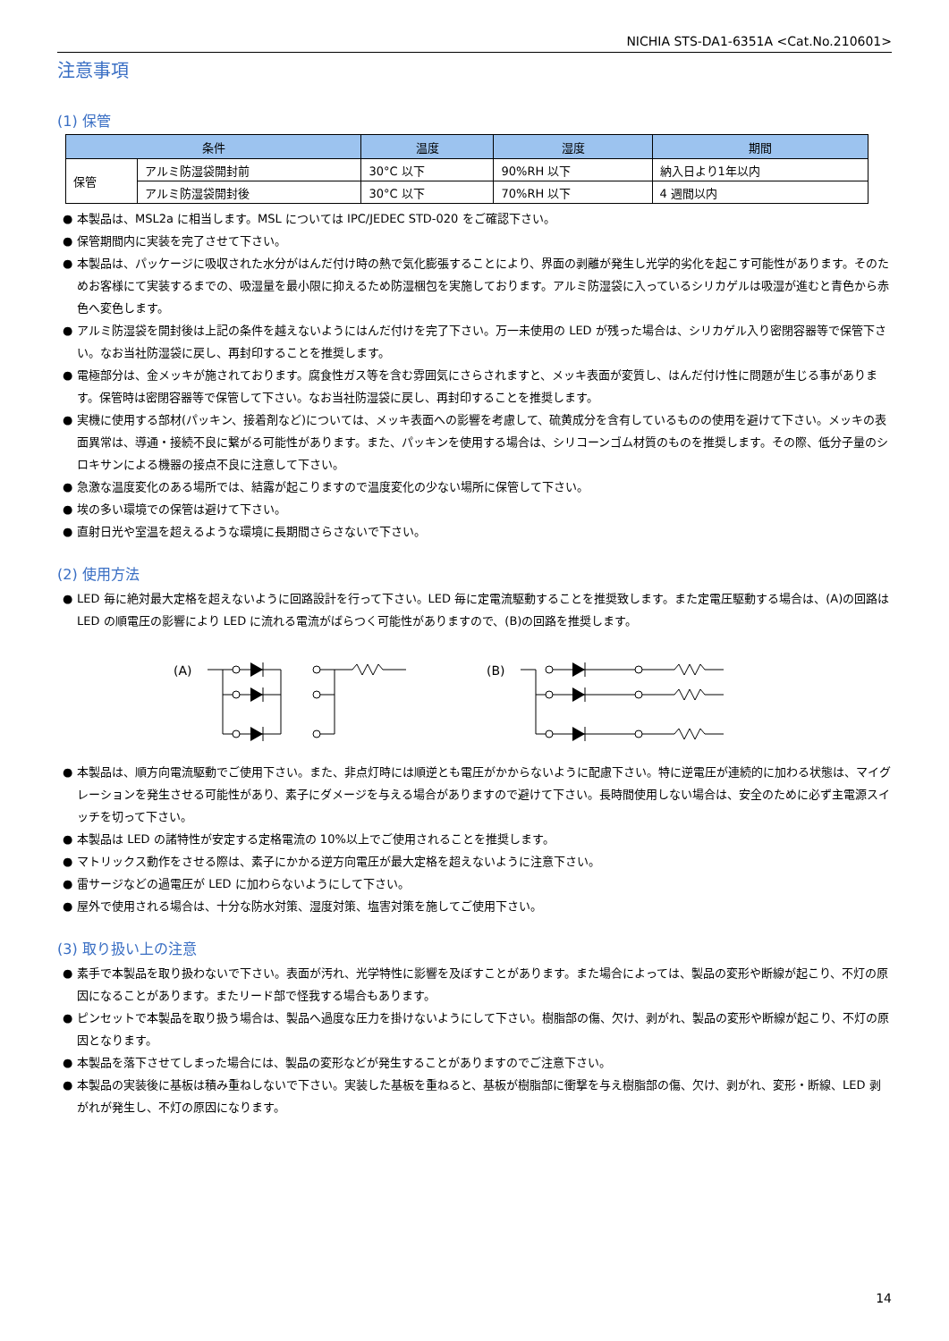NICHIA STS-DA1-6351A <Cat.No.210601>
注意事項
(1) 保管
| 条件 | | 温度 | 湿度 | 期間 |
| --- | --- | --- | --- | --- |
| 保管 | アルミ防湿袋開封前 | 30°C 以下 | 90%RH 以下 | 納入日より1年以内 |
| | アルミ防湿袋開封後 | 30°C 以下 | 70%RH 以下 | 4 週間以内 |
● 本製品は、MSL2a に相当します。MSL については IPC/JEDEC STD-020 をご確認下さい。
● 保管期間内に実装を完了させて下さい。
● 本製品は、パッケージに吸収された水分がはんだ付け時の熱で気化膨張することにより、界面の剥離が発生し光学的劣化を起こす可能性があります。そのためお客様にて実装するまでの、吸湿量を最小限に抑えるため防湿梱包を実施しております。アルミ防湿袋に入っているシリカゲルは吸湿が進むと青色から赤色へ変色します。
● アルミ防湿袋を開封後は上記の条件を越えないようにはんだ付けを完了下さい。万一未使用の LED が残った場合は、シリカゲル入り密閉容器等で保管下さい。なお当社防湿袋に戻し、再封印することを推奨します。
● 電極部分は、金メッキが施されております。腐食性ガス等を含む雰囲気にさらされますと、メッキ表面が変質し、はんだ付け性に問題が生じる事があります。保管時は密閉容器等で保管して下さい。なお当社防湿袋に戻し、再封印することを推奨します。
● 実機に使用する部材(パッキン、接着剤など)については、メッキ表面への影響を考慮して、硫黄成分を含有しているものの使用を避けて下さい。メッキの表面異常は、導通・接続不良に繋がる可能性があります。また、パッキンを使用する場合は、シリコーンゴム材質のものを推奨します。その際、低分子量のシロキサンによる機器の接点不良に注意して下さい。
● 急激な温度変化のある場所では、結露が起こりますので温度変化の少ない場所に保管して下さい。
● 埃の多い環境での保管は避けて下さい。
● 直射日光や室温を超えるような環境に長期間さらさないで下さい。
(2) 使用方法
● LED 毎に絶対最大定格を超えないように回路設計を行って下さい。LED 毎に定電流駆動することを推奨致します。また定電圧駆動する場合は、(A)の回路は LED の順電圧の影響により LED に流れる電流がばらつく可能性がありますので、(B)の回路を推奨します。
(A)
(B)
● 本製品は、順方向電流駆動でご使用下さい。また、非点灯時には順逆とも電圧がかからないように配慮下さい。特に逆電圧が連続的に加わる状態は、マイグレーションを発生させる可能性があり、素子にダメージを与える場合がありますので避けて下さい。長時間使用しない場合は、安全のために必ず主電源スイッチを切って下さい。
● 本製品は LED の諸特性が安定する定格電流の 10%以上でご使用されることを推奨します。
● マトリックス動作をさせる際は、素子にかかる逆方向電圧が最大定格を超えないように注意下さい。
● 雷サージなどの過電圧が LED に加わらないようにして下さい。
● 屋外で使用される場合は、十分な防水対策、湿度対策、塩害対策を施してご使用下さい。
(3) 取り扱い上の注意
● 素手で本製品を取り扱わないで下さい。表面が汚れ、光学特性に影響を及ぼすことがあります。また場合によっては、製品の変形や断線が起こり、不灯の原因になることがあります。またリード部で怪我する場合もあります。
● ピンセットで本製品を取り扱う場合は、製品へ過度な圧力を掛けないようにして下さい。樹脂部の傷、欠け、剥がれ、製品の変形や断線が起こり、不灯の原因となります。
● 本製品を落下させてしまった場合には、製品の変形などが発生することがありますのでご注意下さい。
● 本製品の実装後に基板は積み重ねしないで下さい。実装した基板を重ねると、基板が樹脂部に衝撃を与え樹脂部の傷、欠け、剥がれ、変形・断線、LED 剥がれが発生し、不灯の原因になります。
14